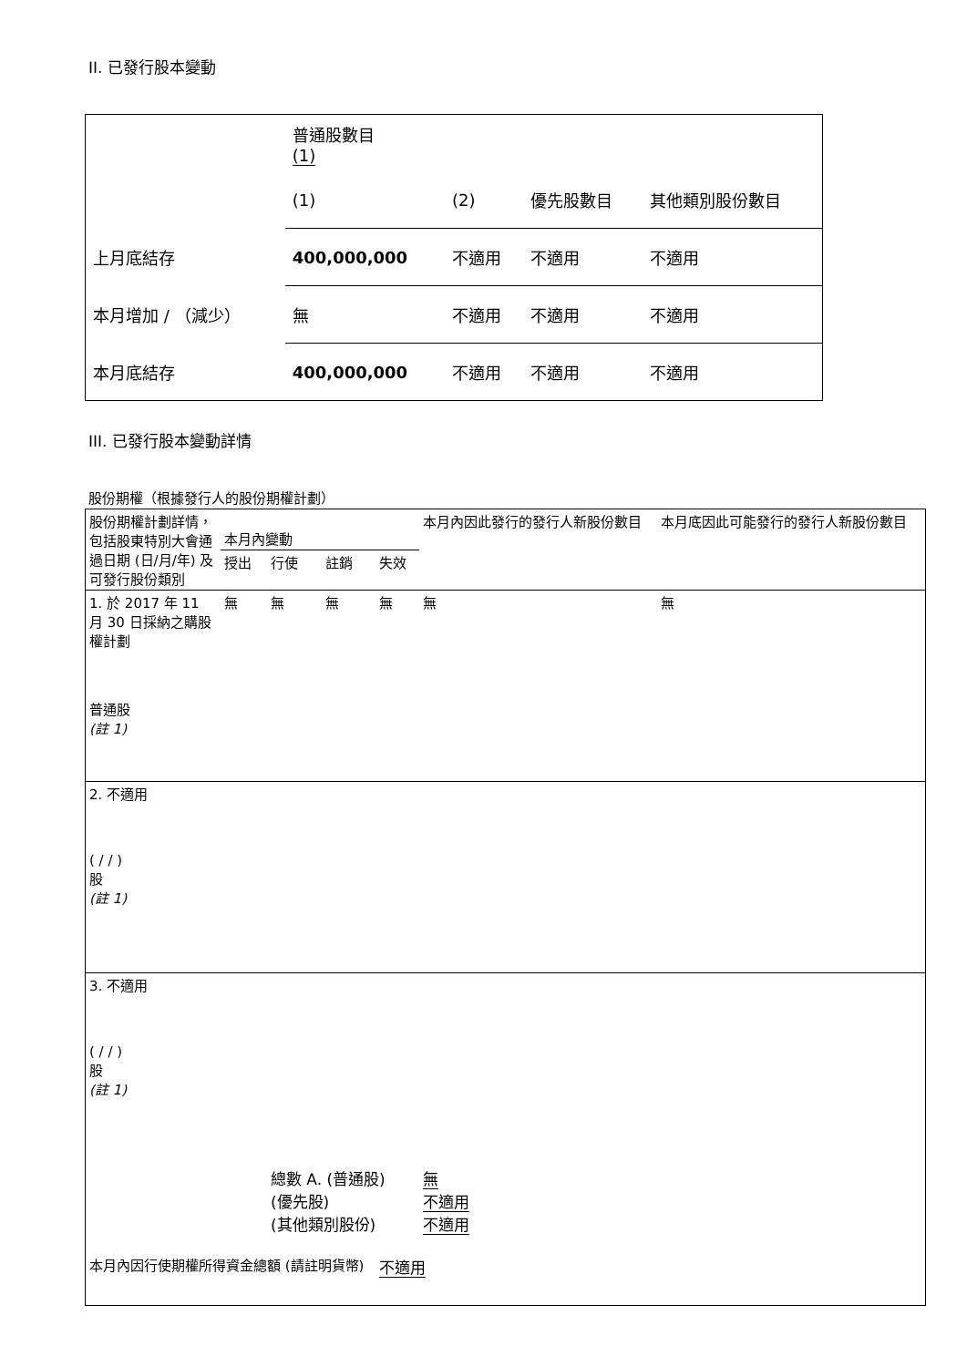II. 已發行股本變動
| | 普通股數目 (1) | | | |
| | (1) | (2) | 優先股數目 | 其他類別股份數目 |
| 上月底結存 | 400,000,000 | 不適用 | 不適用 | 不適用 |
| 本月增加 / （減少） | 無 | 不適用 | 不適用 | 不適用 |
| 本月底結存 | 400,000,000 | 不適用 | 不適用 | 不適用 |
III. 已發行股本變動詳情
股份期權（根據發行人的股份期權計劃）
| 股份期權計劃詳情，包括股東特別大會通過日期 (日/月/年) 及可發行股份類別 | 本月內變動 | | | | 本月內因此發行的發行人新股份數目 | 本月底因此可能發行的發行人新股份數目 |
| --- | --- | --- | --- | --- | --- | --- |
| | 授出 | 行使 | 註銷 | 失效 | | |
| 1. 於 2017 年 11 月 30 日採納之購股權計劃 普通股 (註 1) | 無 | 無 | 無 | 無 | 無 | 無 |
| 2. 不適用 ( / / ) 股 (註 1) | | | | | | |
| 3. 不適用 ( / / ) 股 (註 1) | | | | | | |
| | | 總數 A. (普通股) (優先股) (其他類別股份) | | | 無 不適用 不適用 | |
| 本月內因行使期權所得資金總額 (請註明貨幣) | | | | 不適用 | | |